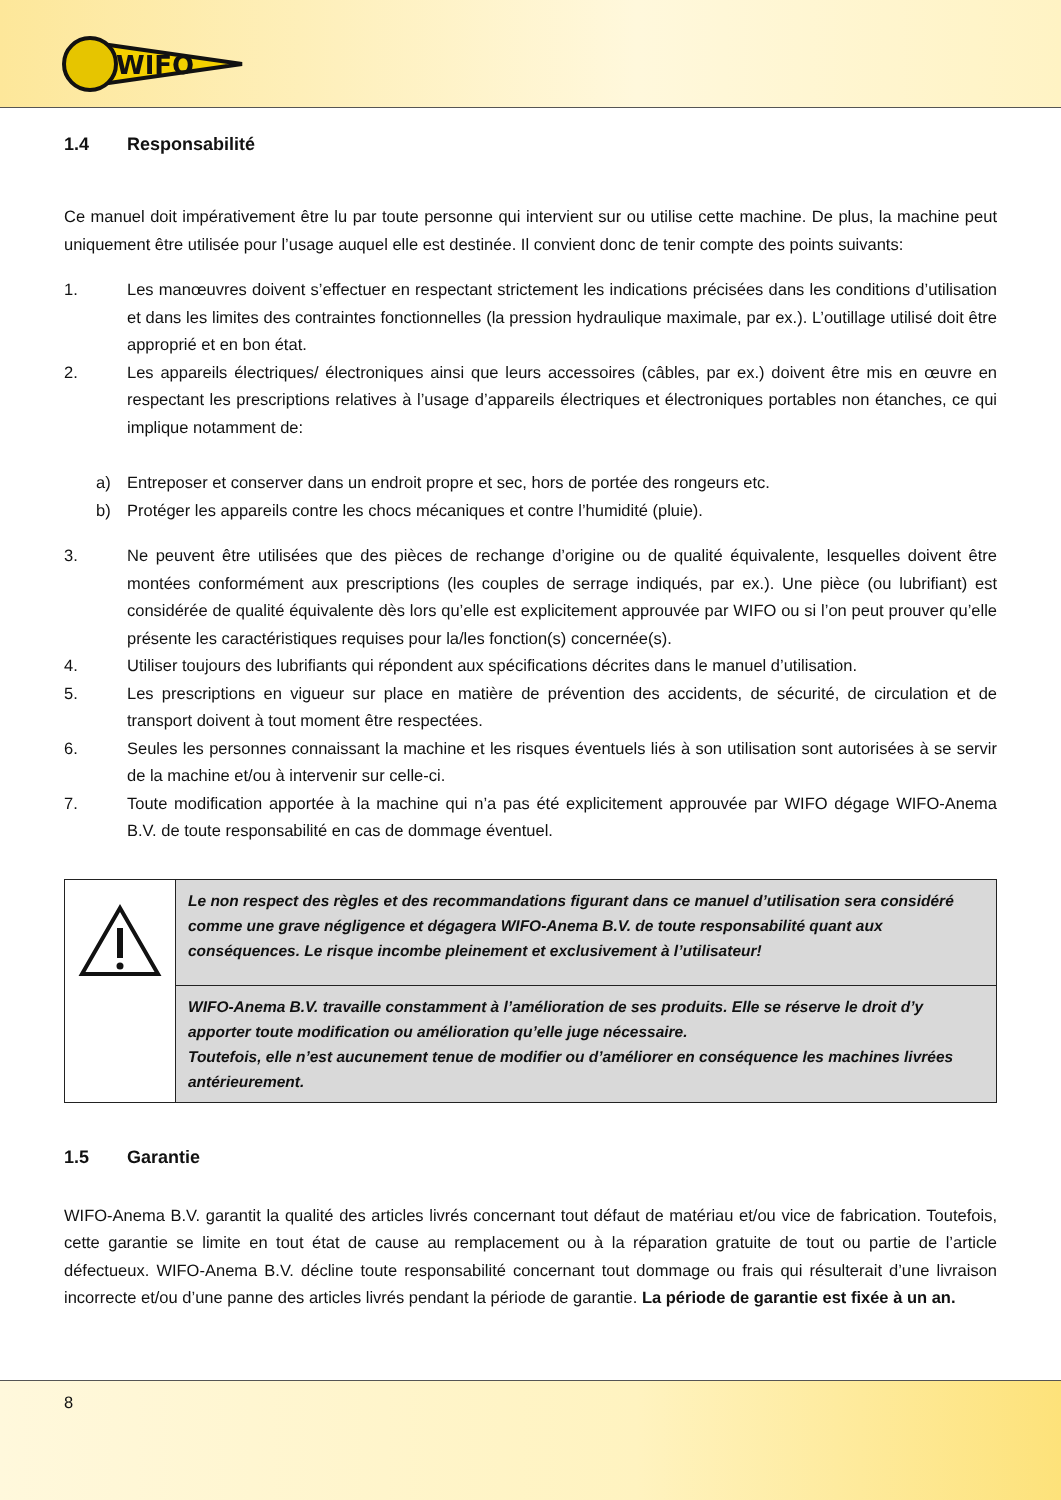WIFO
1.4 Responsabilité
Ce manuel doit impérativement être lu par toute personne qui intervient sur ou utilise cette machine. De plus, la machine peut uniquement être utilisée pour l’usage auquel elle est destinée. Il convient donc de tenir compte des points suivants:
1. Les manœuvres doivent s’effectuer en respectant strictement les indications précisées dans les conditions d’utilisation et dans les limites des contraintes fonctionnelles (la pression hydraulique maximale, par ex.). L’outillage utilisé doit être approprié et en bon état.
2. Les appareils électriques/ électroniques ainsi que leurs accessoires (câbles, par ex.) doivent être mis en œuvre en respectant les prescriptions relatives à l’usage d’appareils électriques et électroniques portables non étanches, ce qui implique notamment de:
a) Entreposer et conserver dans un endroit propre et sec, hors de portée des rongeurs etc.
b) Protéger les appareils contre les chocs mécaniques et contre l’humidité (pluie).
3. Ne peuvent être utilisées que des pièces de rechange d’origine ou de qualité équivalente, lesquelles doivent être montées conformément aux prescriptions (les couples de serrage indiqués, par ex.). Une pièce (ou lubrifiant) est considérée de qualité équivalente dès lors qu’elle est explicitement approuvée par WIFO ou si l’on peut prouver qu’elle présente les caractéristiques requises pour la/les fonction(s) concernée(s).
4. Utiliser toujours des lubrifiants qui répondent aux spécifications décrites dans le manuel d’utilisation.
5. Les prescriptions en vigueur sur place en matière de prévention des accidents, de sécurité, de circulation et de transport doivent à tout moment être respectées.
6. Seules les personnes connaissant la machine et les risques éventuels liés à son utilisation sont autorisées à se servir de la machine et/ou à intervenir sur celle-ci.
7. Toute modification apportée à la machine qui n’a pas été explicitement approuvée par WIFO dégage WIFO-Anema B.V. de toute responsabilité en cas de dommage éventuel.
| | Le non respect des règles et des recommandations figurant dans ce manuel d’utilisation sera considéré comme une grave négligence et dégagera WIFO-Anema B.V. de toute responsabilité quant aux conséquences. Le risque incombe pleinement et exclusivement à l’utilisateur! |
| | WIFO-Anema B.V. travaille constamment à l’amélioration de ses produits. Elle se réserve le droit d’y apporter toute modification ou amélioration qu’elle juge nécessaire. Toutefois, elle n’est aucunement tenue de modifier ou d’améliorer en conséquence les machines livrées antérieurement. |
1.5 Garantie
WIFO-Anema B.V. garantit la qualité des articles livrés concernant tout défaut de matériau et/ou vice de fabrication. Toutefois, cette garantie se limite en tout état de cause au remplacement ou à la réparation gratuite de tout ou partie de l’article défectueux. WIFO-Anema B.V. décline toute responsabilité concernant tout dommage ou frais qui résulterait d’une livraison incorrecte et/ou d’une panne des articles livrés pendant la période de garantie. La période de garantie est fixée à un an.
8